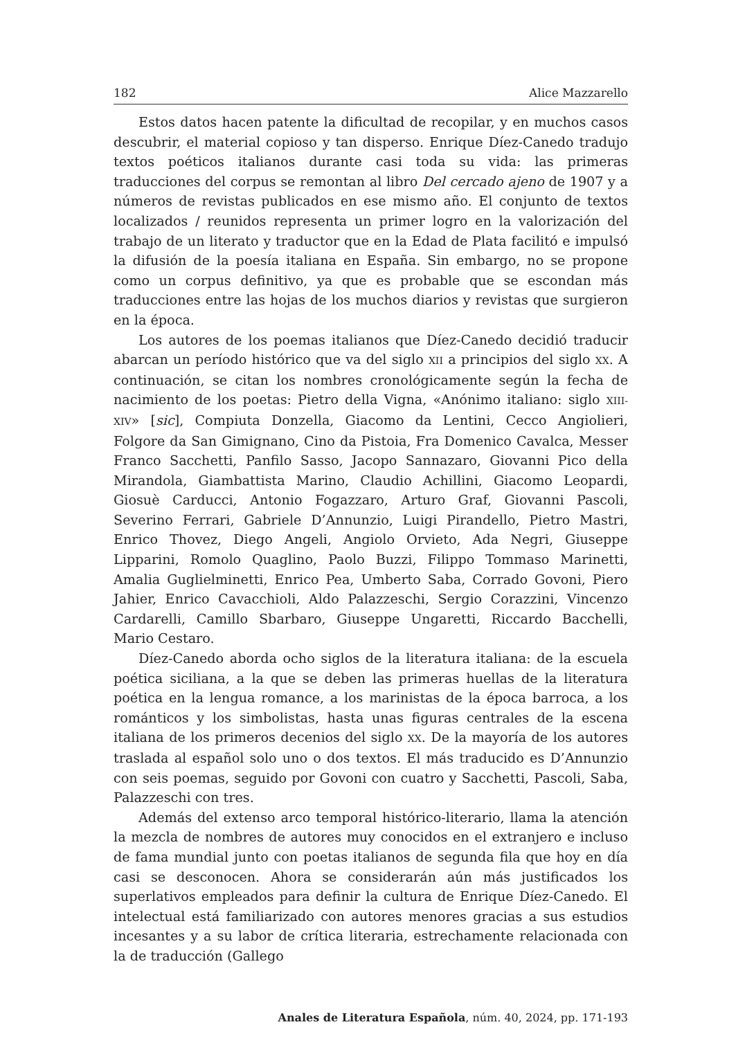182 Alice Mazzarello
Estos datos hacen patente la dificultad de recopilar, y en muchos casos descubrir, el material copioso y tan disperso. Enrique Díez-Canedo tradujo textos poéticos italianos durante casi toda su vida: las primeras traducciones del corpus se remontan al libro Del cercado ajeno de 1907 y a números de revistas publicados en ese mismo año. El conjunto de textos localizados / reunidos representa un primer logro en la valorización del trabajo de un literato y traductor que en la Edad de Plata facilitó e impulsó la difusión de la poesía italiana en España. Sin embargo, no se propone como un corpus definitivo, ya que es probable que se escondan más traducciones entre las hojas de los muchos diarios y revistas que surgieron en la época.
Los autores de los poemas italianos que Díez-Canedo decidió traducir abarcan un período histórico que va del siglo XII a principios del siglo XX. A continuación, se citan los nombres cronológicamente según la fecha de nacimiento de los poetas: Pietro della Vigna, «Anónimo italiano: siglo XIII-XIV» [sic], Compiuta Donzella, Giacomo da Lentini, Cecco Angiolieri, Folgore da San Gimignano, Cino da Pistoia, Fra Domenico Cavalca, Messer Franco Sacchetti, Panfilo Sasso, Jacopo Sannazaro, Giovanni Pico della Mirandola, Giambattista Marino, Claudio Achillini, Giacomo Leopardi, Giosuè Carducci, Antonio Fogazzaro, Arturo Graf, Giovanni Pascoli, Severino Ferrari, Gabriele D’Annunzio, Luigi Pirandello, Pietro Mastri, Enrico Thovez, Diego Angeli, Angiolo Orvieto, Ada Negri, Giuseppe Lipparini, Romolo Quaglino, Paolo Buzzi, Filippo Tommaso Marinetti, Amalia Guglielminetti, Enrico Pea, Umberto Saba, Corrado Govoni, Piero Jahier, Enrico Cavacchioli, Aldo Palazzeschi, Sergio Corazzini, Vincenzo Cardarelli, Camillo Sbarbaro, Giuseppe Ungaretti, Riccardo Bacchelli, Mario Cestaro.
Díez-Canedo aborda ocho siglos de la literatura italiana: de la escuela poé­tica siciliana, a la que se deben las primeras huellas de la literatura poética en la lengua romance, a los marinistas de la época barroca, a los románticos y los simbolistas, hasta unas figuras centrales de la escena italiana de los primeros decenios del siglo XX. De la mayoría de los autores traslada al español solo uno o dos textos. El más traducido es D’Annunzio con seis poemas, seguido por Govoni con cuatro y Sacchetti, Pascoli, Saba, Palazzeschi con tres.
Además del extenso arco temporal histórico-literario, llama la atención la mezcla de nombres de autores muy conocidos en el extranjero e incluso de fama mundial junto con poetas italianos de segunda fila que hoy en día casi se desconocen. Ahora se considerarán aún más justificados los superlativos empleados para definir la cultura de Enrique Díez-Canedo. El intelectual está familiarizado con autores menores gracias a sus estudios incesantes y a su labor de crítica literaria, estrechamente relacionada con la de traducción (Gallego
Anales de Literatura Española, núm. 40, 2024, pp. 171-193